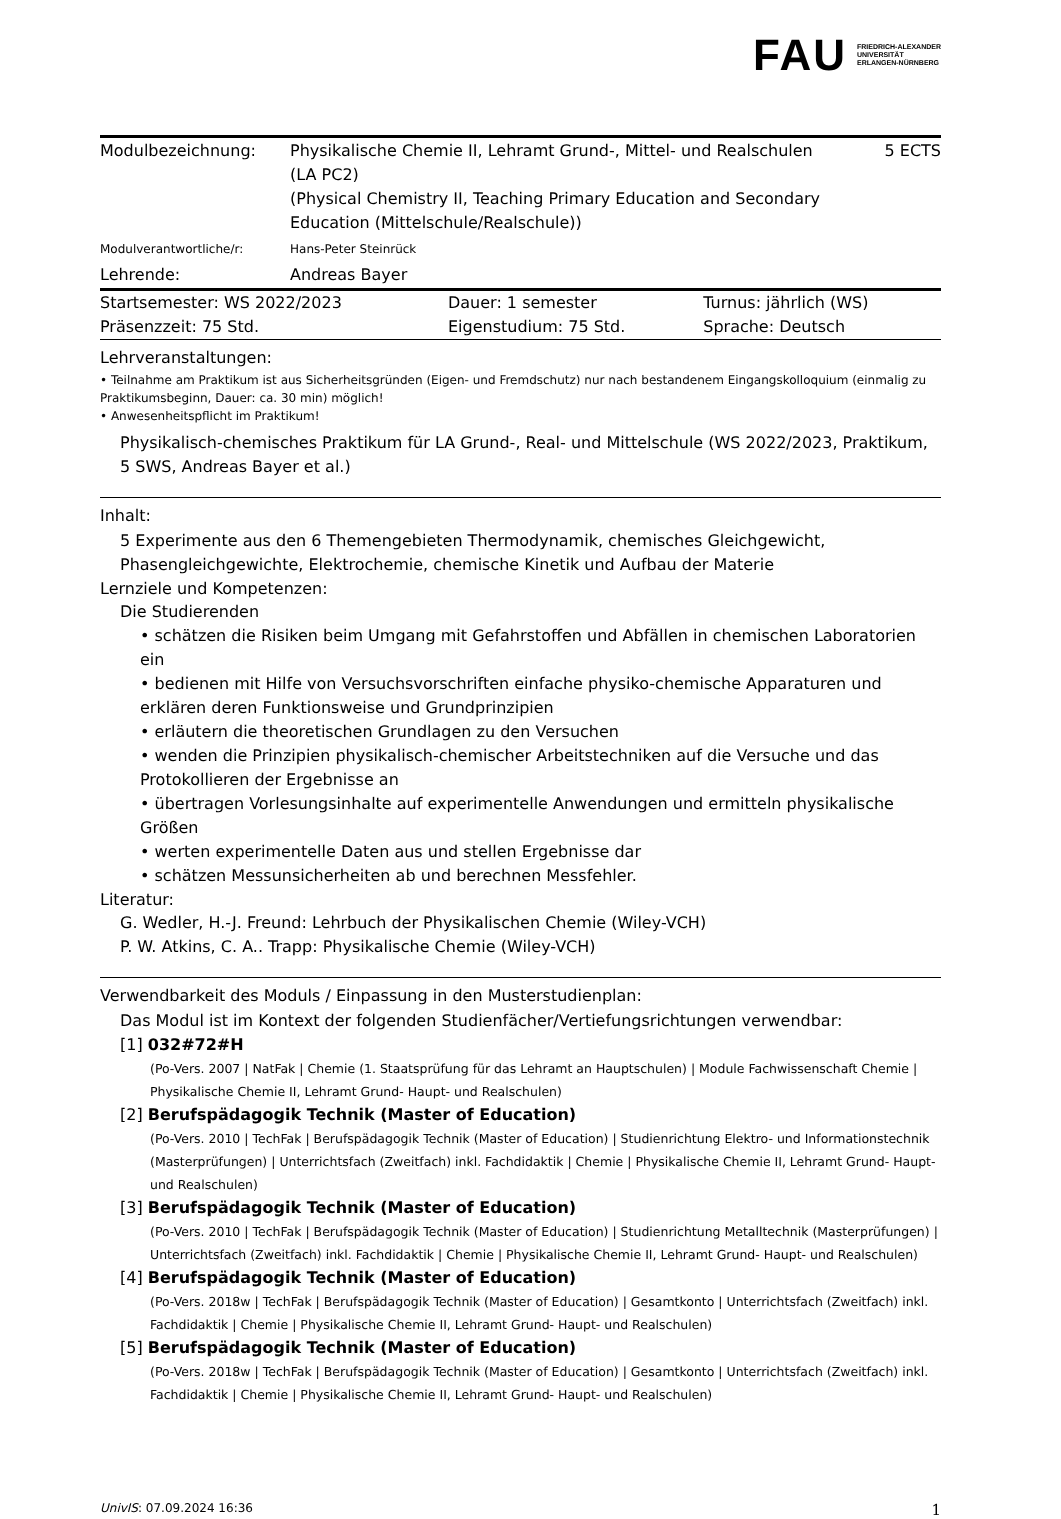FAU FRIEDRICH-ALEXANDER
UNIVERSITÄT
ERLANGEN-NÜRNBERG
| Modulbezeichnung: | Physikalische Chemie II, Lehramt Grund-, Mittel- und Realschulen (LA PC2) (Physical Chemistry II, Teaching Primary Education and Secondary Education (Mittelschule/Realschule)) | 5 ECTS |
| Modulverantwortliche/r: | Hans-Peter Steinrück | |
| Lehrende: | Andreas Bayer | |
| Startsemester: WS 2022/2023 | Dauer: 1 semester | Turnus: jährlich (WS) |
| Präsenzzeit: 75 Std. | Eigenstudium: 75 Std. | Sprache: Deutsch |
Lehrveranstaltungen:
• Teilnahme am Praktikum ist aus Sicherheitsgründen (Eigen- und Fremdschutz) nur nach bestandenem Eingangskolloquium (einmalig zu Praktikumsbeginn, Dauer: ca. 30 min) möglich!
• Anwesenheitspflicht im Praktikum!
Physikalisch-chemisches Praktikum für LA Grund-, Real- und Mittelschule (WS 2022/2023, Praktikum, 5 SWS, Andreas Bayer et al.)
Inhalt:
5 Experimente aus den 6 Themengebieten Thermodynamik, chemisches Gleichgewicht, Phasengleichgewichte, Elektrochemie, chemische Kinetik und Aufbau der Materie
Lernziele und Kompetenzen:
Die Studierenden
• schätzen die Risiken beim Umgang mit Gefahrstoffen und Abfällen in chemischen Laboratorien ein
• bedienen mit Hilfe von Versuchsvorschriften einfache physiko-chemische Apparaturen und erklären deren Funktionsweise und Grundprinzipien
• erläutern die theoretischen Grundlagen zu den Versuchen
• wenden die Prinzipien physikalisch-chemischer Arbeitstechniken auf die Versuche und das Protokollieren der Ergebnisse an
• übertragen Vorlesungsinhalte auf experimentelle Anwendungen und ermitteln physikalische Größen
• werten experimentelle Daten aus und stellen Ergebnisse dar
• schätzen Messunsicherheiten ab und berechnen Messfehler.
Literatur:
G. Wedler, H.-J. Freund: Lehrbuch der Physikalischen Chemie (Wiley-VCH)
P. W. Atkins, C. A.. Trapp: Physikalische Chemie (Wiley-VCH)
Verwendbarkeit des Moduls / Einpassung in den Musterstudienplan:
Das Modul ist im Kontext der folgenden Studienfächer/Vertiefungsrichtungen verwendbar:
[1] 032#72#H
(Po-Vers. 2007 | NatFak | Chemie (1. Staatsprüfung für das Lehramt an Hauptschulen) | Module Fachwissenschaft Chemie | Physikalische Chemie II, Lehramt Grund- Haupt- und Realschulen)
[2] Berufspädagogik Technik (Master of Education)
(Po-Vers. 2010 | TechFak | Berufspädagogik Technik (Master of Education) | Studienrichtung Elektro- und Informationstechnik (Masterprüfungen) | Unterrichtsfach (Zweitfach) inkl. Fachdidaktik | Chemie | Physikalische Chemie II, Lehramt Grund- Haupt- und Realschulen)
[3] Berufspädagogik Technik (Master of Education)
(Po-Vers. 2010 | TechFak | Berufspädagogik Technik (Master of Education) | Studienrichtung Metalltechnik (Masterprüfungen) | Unterrichtsfach (Zweitfach) inkl. Fachdidaktik | Chemie | Physikalische Chemie II, Lehramt Grund- Haupt- und Realschulen)
[4] Berufspädagogik Technik (Master of Education)
(Po-Vers. 2018w | TechFak | Berufspädagogik Technik (Master of Education) | Gesamtkonto | Unterrichtsfach (Zweitfach) inkl. Fachdidaktik | Chemie | Physikalische Chemie II, Lehramt Grund- Haupt- und Realschulen)
[5] Berufspädagogik Technik (Master of Education)
(Po-Vers. 2018w | TechFak | Berufspädagogik Technik (Master of Education) | Gesamtkonto | Unterrichtsfach (Zweitfach) inkl. Fachdidaktik | Chemie | Physikalische Chemie II, Lehramt Grund- Haupt- und Realschulen)
UnivIS: 07.09.2024 16:36 1